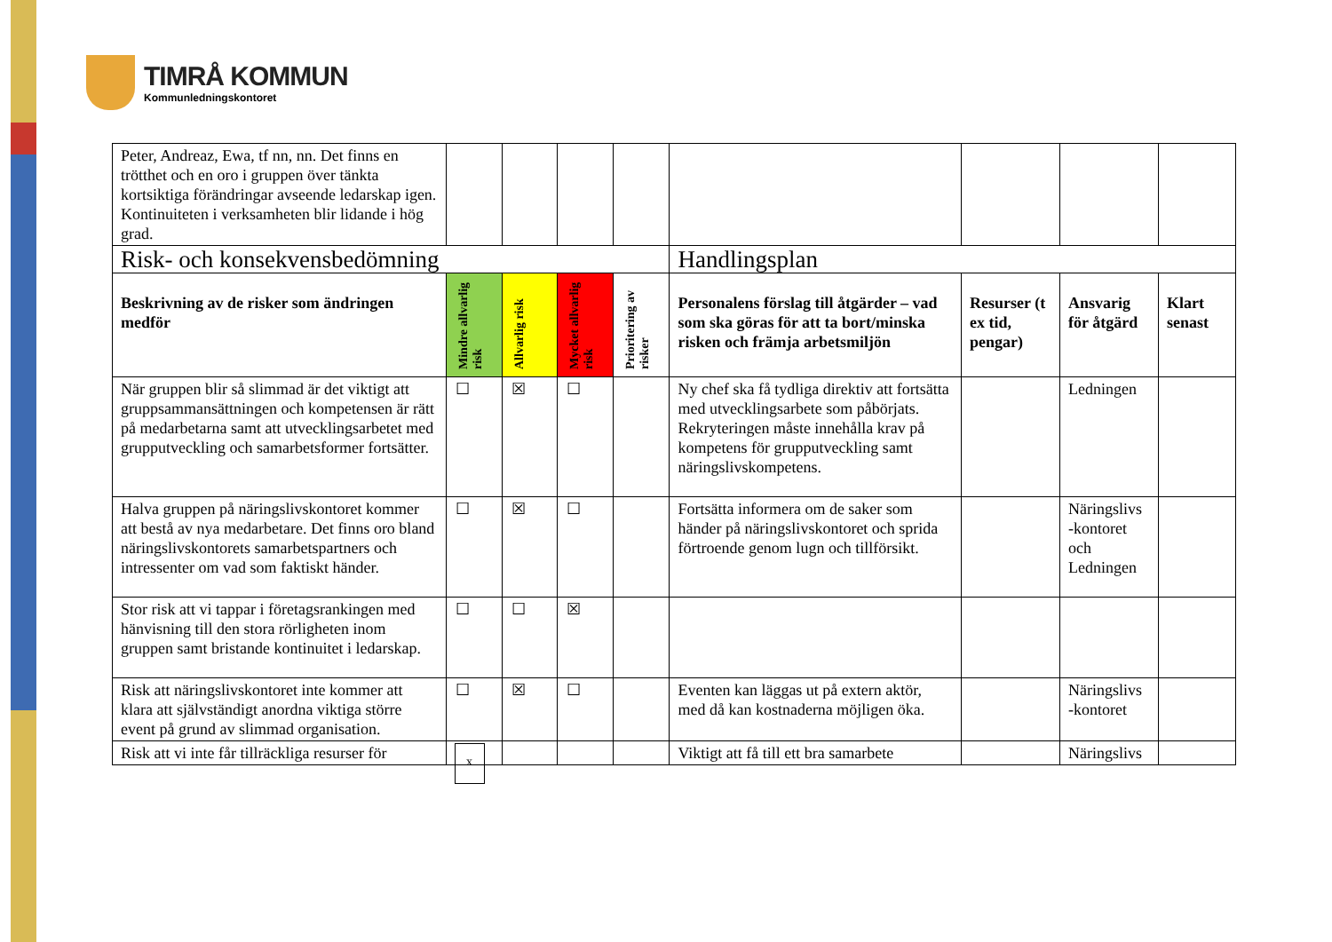TIMRÅ KOMMUN
Kommunledningskontoret
| Peter, Andreaz, Ewa, tf nn, nn. Det finns en trötthet och en oro i gruppen över tänkta kortsiktiga förändringar avseende ledarskap igen. Kontinuiteten i verksamheten blir lidande i hög grad. | | | | | | | | |
| Risk- och konsekvensbedömning | | | | | Handlingsplan | | | |
| Beskrivning av de risker som ändringen medför | Mindre allvarlig risk | Allvarlig risk | Mycket allvarlig risk | Prioritering av risker | Personalens förslag till åtgärder – vad som ska göras för att ta bort/minska risken och främja arbetsmiljön | Resurser (t ex tid, pengar) | Ansvarig för åtgärd | Klart senast |
| När gruppen blir så slimmad är det viktigt att gruppsammansättningen och kompetensen är rätt på medarbetarna samt att utvecklingsarbetet med grupputveckling och samarbetsformer fortsätter. | ☐ | ☒ | ☐ | | Ny chef ska få tydliga direktiv att fortsätta med utvecklingsarbete som påbörjats. Rekryteringen måste innehålla krav på kompetens för grupputveckling samt näringslivskompetens. | | Ledningen | |
| Halva gruppen på näringslivskontoret kommer att bestå av nya medarbetare. Det finns oro bland näringslivskontorets samarbetspartners och intressenter om vad som faktiskt händer. | ☐ | ☒ | ☐ | | Fortsätta informera om de saker som händer på näringslivskontoret och sprida förtroende genom lugn och tillförsikt. | | Näringslivs -kontoret och Ledningen | |
| Stor risk att vi tappar i företagsrankingen med hänvisning till den stora rörligheten inom gruppen samt bristande kontinuitet i ledarskap. | ☐ | ☐ | ☒ | | | | | |
| Risk att näringslivskontoret inte kommer att klara att självständigt anordna viktiga större event på grund av slimmad organisation. | ☐ | ☒ | ☐ | | Eventen kan läggas ut på extern aktör, med då kan kostnaderna möjligen öka. | | Näringslivs -kontoret | |
| Risk att vi inte får tillräckliga resurser för | x | | | | Viktigt att få till ett bra samarbete | | Näringslivs | |